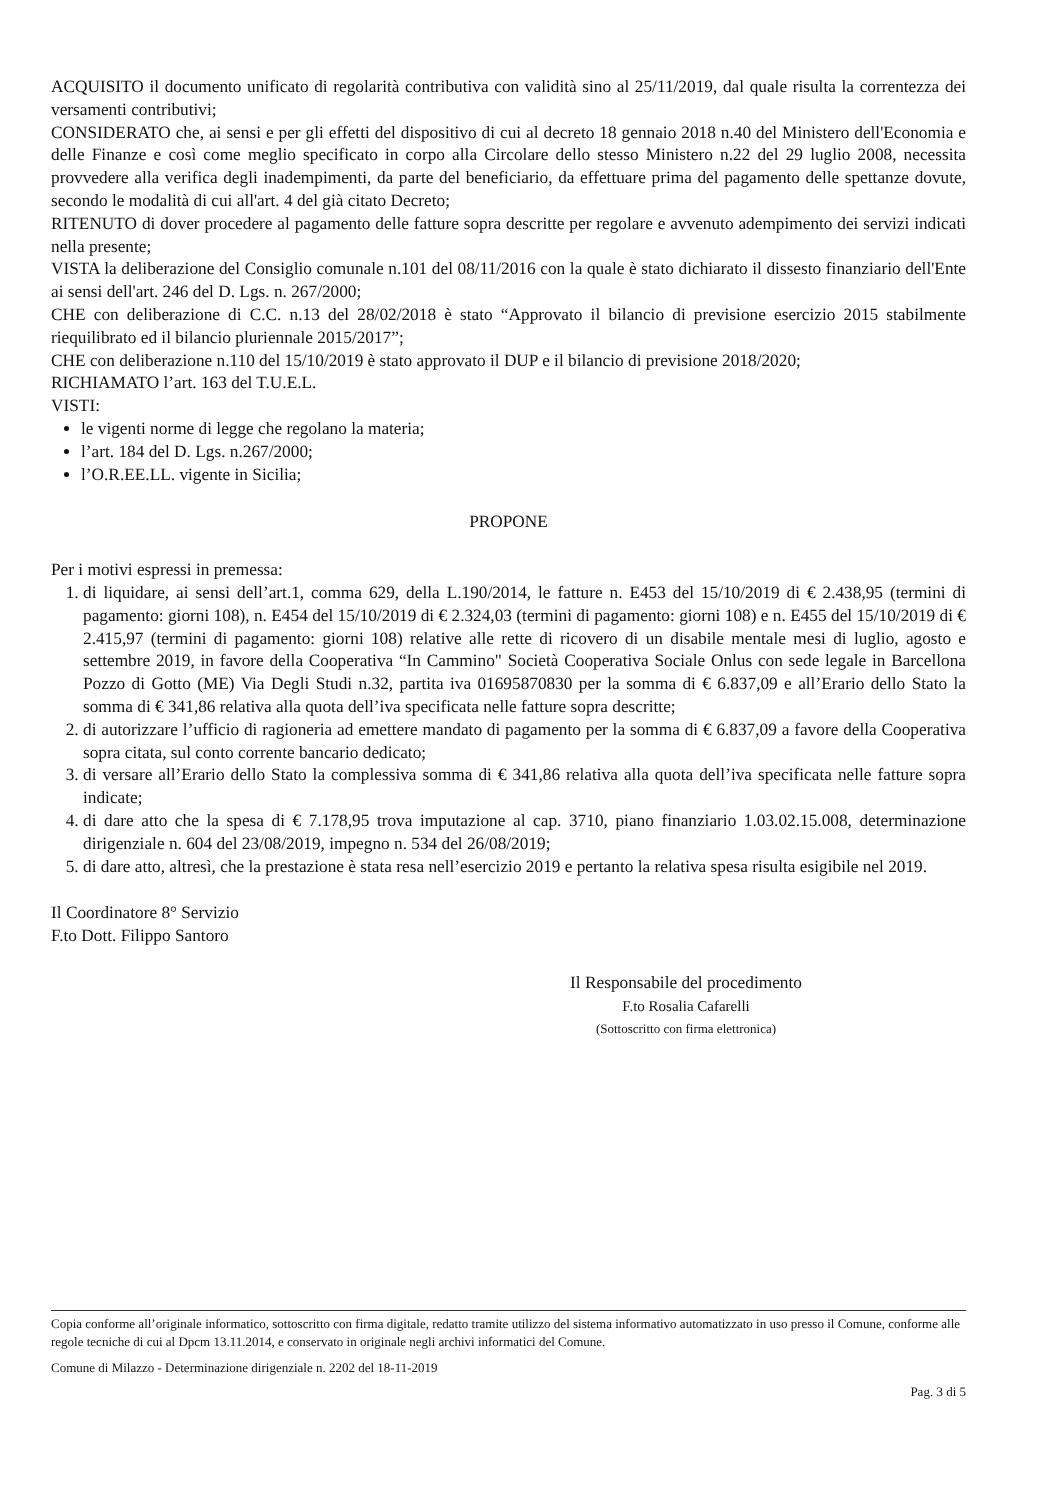ACQUISITO il documento unificato di regolarità contributiva con validità sino al 25/11/2019, dal quale risulta la correntezza dei versamenti contributivi;
CONSIDERATO che, ai sensi e per gli effetti del dispositivo di cui al decreto 18 gennaio 2018 n.40 del Ministero dell'Economia e delle Finanze e così come meglio specificato in corpo alla Circolare dello stesso Ministero n.22 del 29 luglio 2008, necessita provvedere alla verifica degli inadempimenti, da parte del beneficiario, da effettuare prima del pagamento delle spettanze dovute, secondo le modalità di cui all'art. 4 del già citato Decreto;
RITENUTO di dover procedere al pagamento delle fatture sopra descritte per regolare e avvenuto adempimento dei servizi indicati nella presente;
VISTA la deliberazione del Consiglio comunale n.101 del 08/11/2016 con la quale è stato dichiarato il dissesto finanziario dell'Ente ai sensi dell'art. 246 del D. Lgs. n. 267/2000;
CHE con deliberazione di C.C. n.13 del 28/02/2018 è stato “Approvato il bilancio di previsione esercizio 2015 stabilmente riequilibrato ed il bilancio pluriennale 2015/2017”;
CHE con deliberazione n.110 del 15/10/2019 è stato approvato il DUP e il bilancio di previsione 2018/2020;
RICHIAMATO l’art. 163 del T.U.E.L.
VISTI:
le vigenti norme di legge che regolano la materia;
l’art. 184 del D. Lgs. n.267/2000;
l’O.R.EE.LL. vigente in Sicilia;
PROPONE
Per i motivi espressi in premessa:
1. di liquidare, ai sensi dell’art.1, comma 629, della L.190/2014, le fatture n. E453 del 15/10/2019 di € 2.438,95 (termini di pagamento: giorni 108), n. E454 del 15/10/2019 di € 2.324,03 (termini di pagamento: giorni 108) e n. E455 del 15/10/2019 di € 2.415,97 (termini di pagamento: giorni 108) relative alle rette di ricovero di un disabile mentale mesi di luglio, agosto e settembre 2019, in favore della Cooperativa “In Cammino" Società Cooperativa Sociale Onlus con sede legale in Barcellona Pozzo di Gotto (ME) Via Degli Studi n.32, partita iva 01695870830 per la somma di € 6.837,09 e all’Erario dello Stato la somma di € 341,86 relativa alla quota dell’iva specificata nelle fatture sopra descritte;
2. di autorizzare l’ufficio di ragioneria ad emettere mandato di pagamento per la somma di € 6.837,09 a favore della Cooperativa sopra citata, sul conto corrente bancario dedicato;
3. di versare all’Erario dello Stato la complessiva somma di € 341,86 relativa alla quota dell’iva specificata nelle fatture sopra indicate;
4. di dare atto che la spesa di € 7.178,95 trova imputazione al cap. 3710, piano finanziario 1.03.02.15.008, determinazione dirigenziale n. 604 del 23/08/2019, impegno n. 534 del 26/08/2019;
5. di dare atto, altresì, che la prestazione è stata resa nell’esercizio 2019 e pertanto la relativa spesa risulta esigibile nel 2019.
Il Coordinatore 8° Servizio
F.to Dott. Filippo Santoro
Il Responsabile del procedimento
F.to Rosalia Cafarelli
(Sottoscritto con firma elettronica)
Copia conforme all’originale informatico, sottoscritto con firma digitale, redatto tramite utilizzo del sistema informativo automatizzato in uso presso il Comune, conforme alle regole tecniche di cui al Dpcm 13.11.2014, e conservato in originale negli archivi informatici del Comune.
Comune di Milazzo - Determinazione dirigenziale n. 2202 del 18-11-2019
Pag. 3 di 5